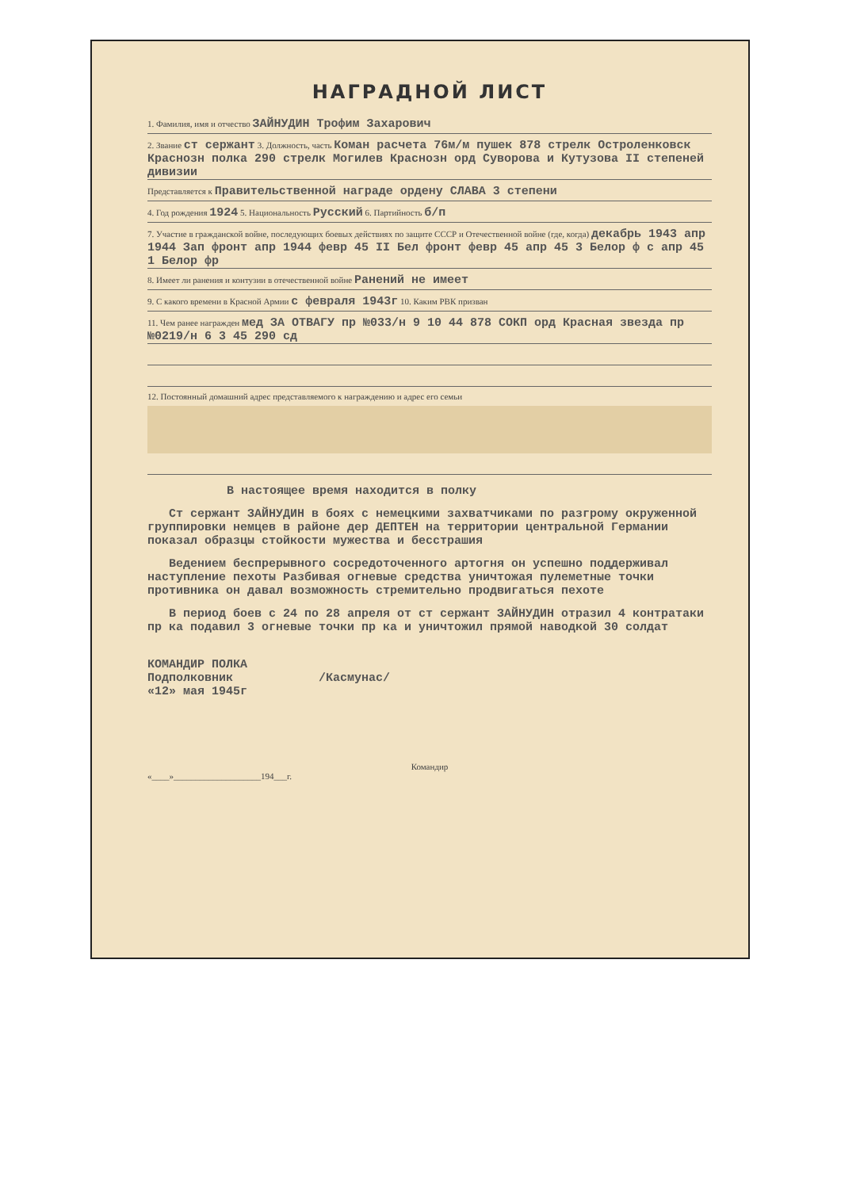НАГРАДНОЙ ЛИСТ
1. Фамилия, имя и отчество ЗАЙНУДИН Трофим Захарович
2. Звание ст сержант 3. Должность, часть Коман расчета 76м/м пушек 878 стрелк Остроленковск Краснозн полка 290 стрелк Могилев Краснозн орд Суворова и Кутузова II степеней дивизии
Представляется к Правительственной награде ордену СЛАВА 3 степени
4. Год рождения 1924 5. Национальность Русский 6. Партийность б/п
7. Участие в гражданской войне, последующих боевых действиях по защите СССР и Отечественной войне (где, когда) декабрь 1943 апр 1944 Зап фронт апр 1944 февр 45 II Бел фронт февр 45 апр 45 3 Белор ф с апр 45 1 Белор фр
8. Имеет ли ранения и контузии в отечественной войне Ранений не имеет
9. С какого времени в Красной Армии с февраля 1943г 10. Каким РВК призван
11. Чем ранее награжден мед ЗА ОТВАГУ пр №033/н 9 10 44 878 СОКП орд Красная звезда пр №0219/н 6 3 45 290 сд
12. Постоянный домашний адрес представляемого к награждению и адрес его семьи
В настоящее время находится в полку
Ст сержант ЗАЙНУДИН в боях с немецкими захватчиками по разгрому окруженной группировки немцев в районе дер ДЕПТЕН на территории центральной Германии показал образцы стойкости мужества и бесстрашия
Ведением беспрерывного сосредоточенного артогня он успешно поддерживал наступление пехоты Разбивая огневые средства уничтожая пулеметные точки противника он давал возможность стремительно продвигаться пехоте
В период боев с 24 по 28 апреля от ст сержант ЗАЙНУДИН отразил 4 контратаки пр ка подавил 3 огневые точки пр ка и уничтожил прямой наводкой 30 солдат
КОМАНДИР ПОЛКА
Подполковник /Касмунас/
«12» мая 1945г
Командир
«____»____________________194___г.